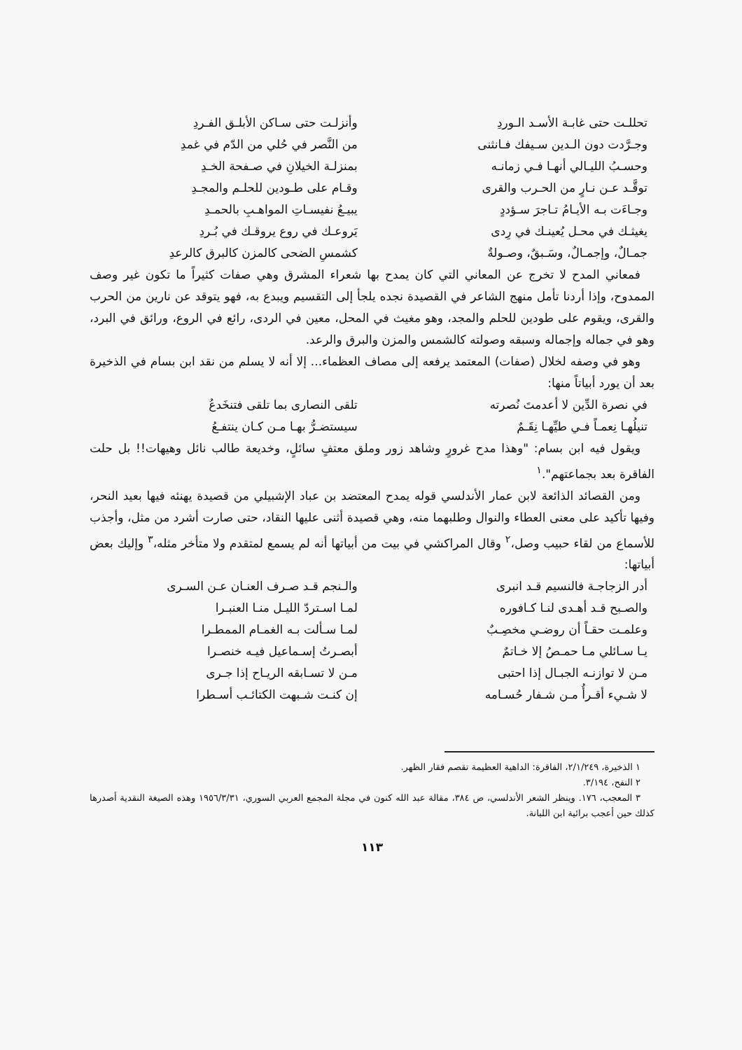تحللـت حتى غابـة الأسـد الـوردِ وأنزلـت حتى سـاكن الأبلـق الفـردِ
وجـرَّدت دون الـدين سـيفك فـانثنى من النَّصر في حُلي من الدّم في غمدِ
وحسـبُ الليـالي أنهـا فـي زمانـه بمنزلـة الخيلانِ في صـفحة الخـدِ
توقَّـد عـن نـارٍ من الحـرب والقرى وقـام على طـودين للحلـم والمجـدِ
وجـاءَت بـه الأيـامُ تـاجرَ سـؤددٍ يبيـعُ نفيسـاتِ المواهـبِ بالحمـدِ
يغيثـك في محـل يُعينـك في رِدى يَروعـك في روع يروقـك في بُـردِ
جمـالٌ، وإجمـالٌ، وسَـبقٌ، وصـولةٌ كشمسِ الضحى كالمزن كالبرق كالرعدِ
فمعاني المدح لا تخرج عن المعاني التي كان يمدح بها شعراء المشرق وهي صفات كثيراً ما تكون غير وصف الممدوح، وإذا أردنا تأمل منهج الشاعر في القصيدة نجده يلجأ إلى التقسيم ويبدع به، فهو يتوقد عن نارين من الحرب والقرى، ويقوم على طودين للحلم والمجد، وهو مغيث في المحل، معين في الردى، رائع في الروع، ورائق في البرد، وهو في جماله وإجماله وسبقه وصولته كالشمس والمزن والبرق والرعد.
وهو في وصفه لخلال (صفات) المعتمد يرفعه إلى مصاف العظماء... إلا أنه لا يسلم من نقد ابن بسام في الذخيرة بعد أن يورد أبياتاً منها:
في نصرة الدِّين لا أعدمتَ نُصرته تلقى النصارى بما تلقى فتنخَدعُ
تنيلُهـا نِعمـاً فـي طيِّهـا نِقَـمٌ سيستضـرُّ بهـا مـن كـان ينتفـعُ
ويقول فيه ابن بسام: "وهذا مدح غرورٍ وشاهد زور وملق معتفٍ سائلٍ، وخديعة طالب نائل وهيهات!! بل حلت الفاقرة بعد بجماعتهم".<sup>١</sup>
ومن القصائد الذائعة لابن عمار الأندلسي قوله يمدح المعتضد بن عباد الإشبيلي من قصيدة يهنئه فيها بعيد النحر، وفيها تأكيد على معنى العطاء والنوال وطلبهما منه، وهي قصيدة أثنى عليها النقاد، حتى صارت أشرد من مثل، وأجذب للأسماع من لقاء حبيب وصل،<sup>٢</sup> وقال المراكشي في بيت من أبياتها أنه لم يسمع لمتقدم ولا متأخر مثله،<sup>٣</sup> وإليك بعض أبياتها:
أدر الزجاجـة فالنسيم قـد انبرى والـنجم قـد صـرف العنـان عـن السـرى
والصـبح قـد أهـدى لنـا كـافوره لمـا اسـتردّ الليـل منـا العنبـرا
وعلمـت حقـاً أن روضـي مخصِـبٌ لمـا سـألت بـه الغمـام الممطـرا
يـا سـائلي مـا حمـصُ إلا خـاتمٌ أبصـرتُ إسـماعيل فيـه خنصـرا
مـن لا توازنـه الجبـال إذا احتبى مـن لا تسـابقه الريـاح إذا جـرى
لا شـيء أقـرأُ مـن شـفار حُسـامه إن كنـت شـبهت الكتائـب أسـطرا
١ الذخيرة، ٢/١/٢٤٩، الفاقرة: الداهية العظيمة تقصم فقار الظهر.
٢ النفح، ٣/١٩٤.
٣ المعجب، ١٧٦. وينظر الشعر الأندلسي، ص ٣٨٤، مقالة عبد الله كنون في مجلة المجمع العربي السوري، ١٩٥٦/٣/٣١ وهذه الصيغة النقدية أصدرها كذلك حين أعجب برائية ابن اللبانة.
١١٣